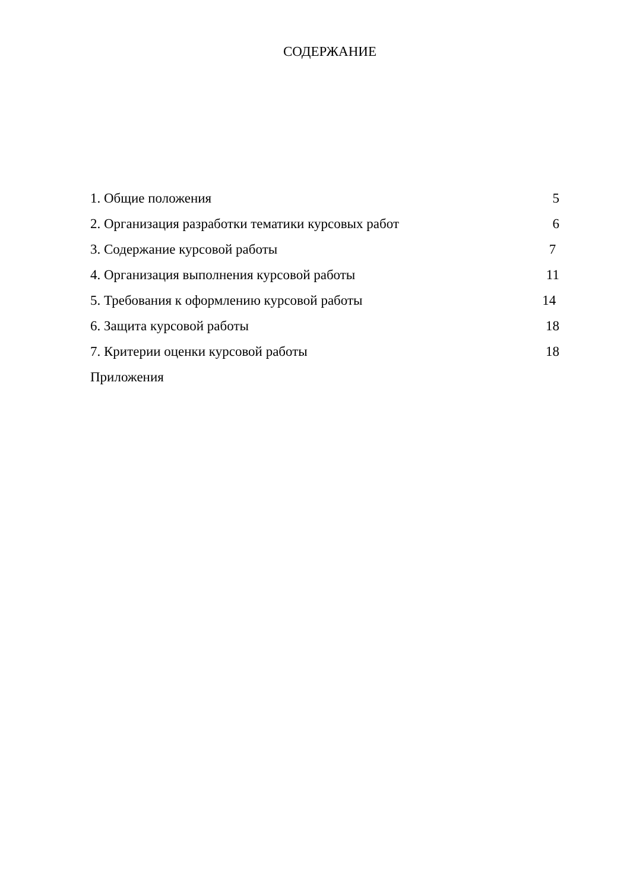СОДЕРЖАНИЕ
1. Общие положения 5
2. Организация разработки тематики курсовых работ 6
3. Содержание курсовой работы 7
4. Организация выполнения курсовой работы 11
5. Требования к оформлению курсовой работы 14
6. Защита курсовой работы 18
7. Критерии оценки курсовой работы 18
Приложения